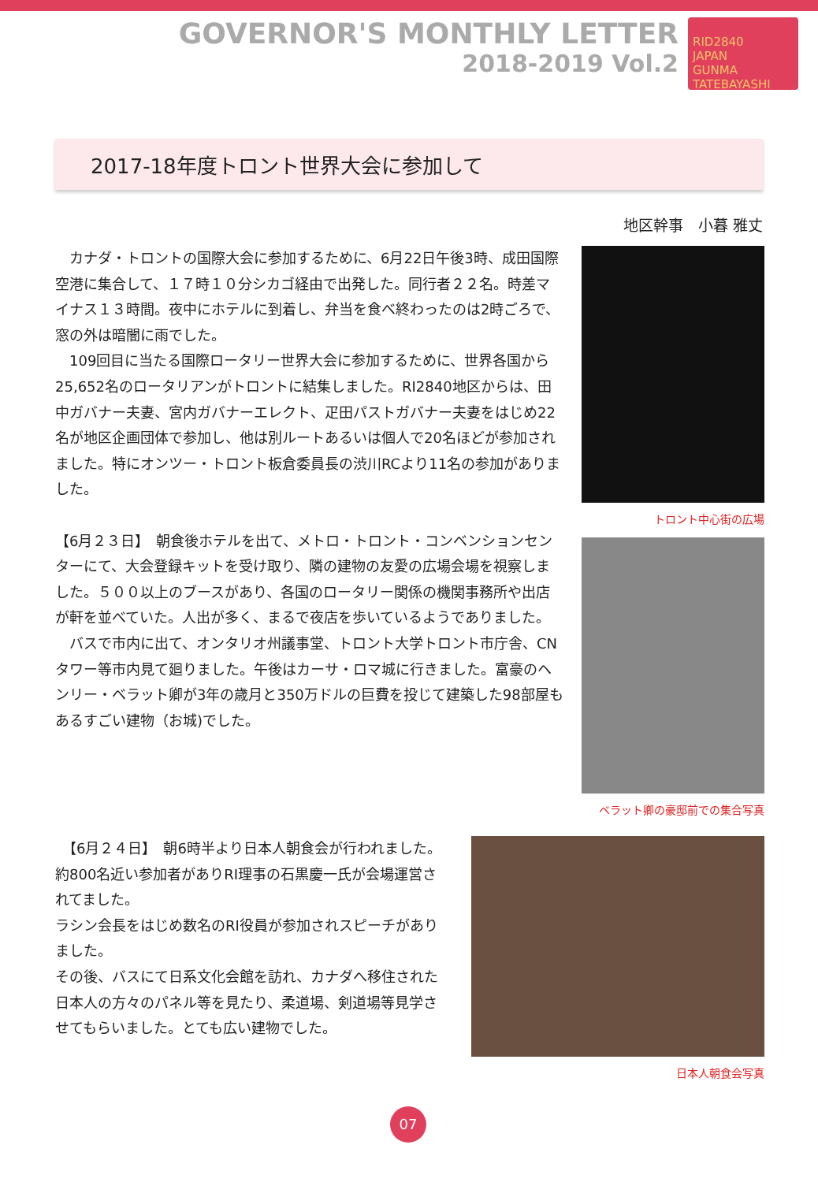GOVERNOR'S MONTHLY LETTER
2018-2019 Vol.2
RID2840
JAPAN
GUNMA TATEBAYASHI
2017-18年度トロント世界大会に参加して
地区幹事　小暮 雅丈
　カナダ・トロントの国際大会に参加するために、6月22日午後3時、成田国際空港に集合して、１７時１０分シカゴ経由で出発した。同行者２２名。時差マイナス１３時間。夜中にホテルに到着し、弁当を食べ終わったのは2時ごろで、窓の外は暗闇に雨でした。
　109回目に当たる国際ロータリー世界大会に参加するために、世界各国から25,652名のロータリアンがトロントに結集しました。RI2840地区からは、田中ガバナー夫妻、宮内ガバナーエレクト、疋田パストガバナー夫妻をはじめ22名が地区企画団体で参加し、他は別ルートあるいは個人で20名ほどが参加されました。特にオンツー・トロント板倉委員長の渋川RCより11名の参加がありました。
【6月２３日】　朝食後ホテルを出て、メトロ・トロント・コンベンションセンターにて、大会登録キットを受け取り、隣の建物の友愛の広場会場を視察しました。５００以上のブースがあり、各国のロータリー関係の機関事務所や出店が軒を並べていた。人出が多く、まるで夜店を歩いているようでありました。
　バスで市内に出て、オンタリオ州議事堂、トロント大学トロント市庁舎、CNタワー等市内見て廻りました。午後はカーサ・ロマ城に行きました。富豪のヘンリー・ベラット卿が3年の歳月と350万ドルの巨費を投じて建築した98部屋もあるすごい建物（お城)でした。
トロント中心街の広場
ベラット卿の豪邸前での集合写真
　【6月２４日】　朝6時半より日本人朝食会が行われました。約800名近い参加者がありRI理事の石黒慶一氏が会場運営されてました。
ラシン会長をはじめ数名のRI役員が参加されスピーチがありました。
その後、バスにて日系文化会館を訪れ、カナダへ移住された日本人の方々のパネル等を見たり、柔道場、剣道場等見学させてもらいました。とても広い建物でした。
日本人朝食会写真
07